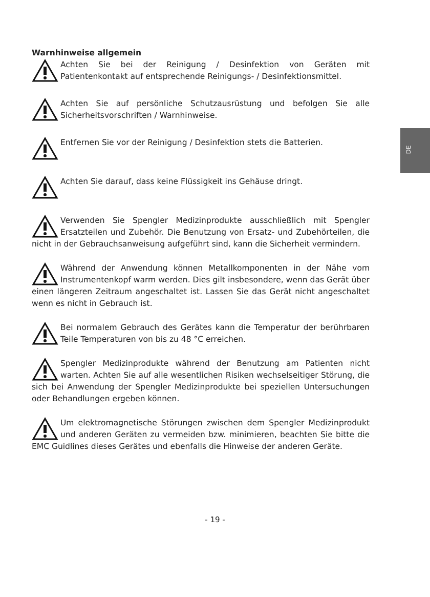DE
Warnhinweise allgemein
Achten Sie bei der Reinigung / Desinfektion von Geräten mit Patientenkontakt auf entsprechende Reinigungs- / Desinfektionsmittel.
Achten Sie auf persönliche Schutzausrüstung und befolgen Sie alle Sicherheitsvorschriften / Warnhinweise.
Entfernen Sie vor der Reinigung / Desinfektion stets die Batterien.
Achten Sie darauf, dass keine Flüssigkeit ins Gehäuse dringt.
Verwenden Sie Spengler Medizinprodukte ausschließlich mit Spengler Ersatzteilen und Zubehör. Die Benutzung von Ersatz- und Zubehörteilen, die nicht in der Gebrauchsanweisung aufgeführt sind, kann die Sicherheit vermindern.
Während der Anwendung können Metallkomponenten in der Nähe vom Instrumentenkopf warm werden. Dies gilt insbesondere, wenn das Gerät über einen längeren Zeitraum angeschaltet ist. Lassen Sie das Gerät nicht angeschaltet wenn es nicht in Gebrauch ist.
Bei normalem Gebrauch des Gerätes kann die Temperatur der berührbaren Teile Temperaturen von bis zu 48 °C erreichen.
Spengler Medizinprodukte während der Benutzung am Patienten nicht warten. Achten Sie auf alle wesentlichen Risiken wechselseitiger Störung, die sich bei Anwendung der Spengler Medizinprodukte bei speziellen Untersuchungen oder Behandlungen ergeben können.
Um elektromagnetische Störungen zwischen dem Spengler Medizinprodukt und anderen Geräten zu vermeiden bzw. minimieren, beachten Sie bitte die EMC Guidlines dieses Gerätes und ebenfalls die Hinweise der anderen Geräte.
- 19 -